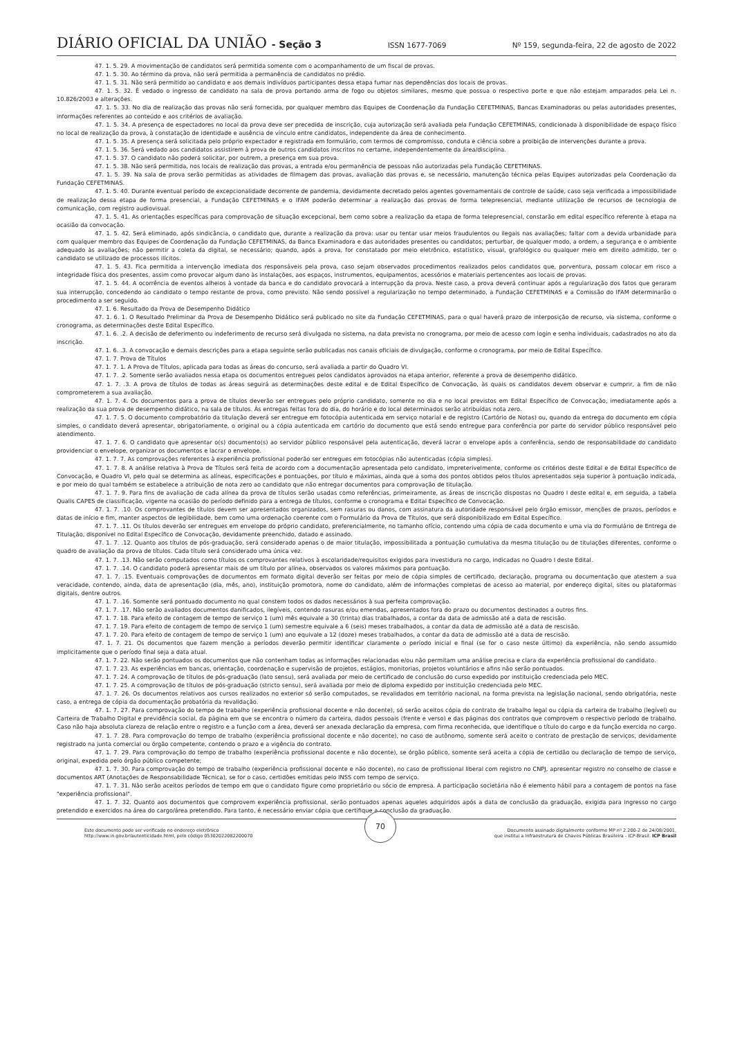DIÁRIO OFICIAL DA UNIÃO - Seção 3
ISSN 1677-7069 Nº 159, segunda-feira, 22 de agosto de 2022
47. 1. 5. 29. A movimentação de candidatos será permitida somente com o acompanhamento de um fiscal de provas.
47. 1. 5. 30. Ao término da prova, não será permitida a permanência de candidatos no prédio.
47. 1. 5. 31. Não será permitido ao candidato e aos demais indivíduos participantes dessa etapa fumar nas dependências dos locais de provas.
47. 1. 5. 32. É vedado o ingresso de candidato na sala de prova portando arma de fogo ou objetos similares, mesmo que possua o respectivo porte e que não estejam amparados pela Lei n. 10.826/2003 e alterações.
47. 1. 5. 33. No dia de realização das provas não será fornecida, por qualquer membro das Equipes de Coordenação da Fundação CEFETMINAS, Bancas Examinadoras ou pelas autoridades presentes, informações referentes ao conteúdo e aos critérios de avaliação.
47. 1. 5. 34. A presença de espectadores no local da prova deve ser precedida de inscrição, cuja autorização será avaliada pela Fundação CEFETMINAS, condicionada à disponibilidade de espaço físico no local de realização da prova, à constatação de identidade e ausência de vínculo entre candidatos, independente da área de conhecimento.
47. 1. 5. 35. A presença será solicitada pelo próprio expectador e registrada em formulário, com termos de compromisso, conduta e ciência sobre a proibição de intervenções durante a prova.
47. 1. 5. 36. Será vedado aos candidatos assistirem à prova de outros candidatos inscritos no certame, independentemente da área/disciplina.
47. 1. 5. 37. O candidato não poderá solicitar, por outrem, a presença em sua prova.
47. 1. 5. 38. Não será permitida, nos locais de realização das provas, a entrada e/ou permanência de pessoas não autorizadas pela Fundação CEFETMINAS.
47. 1. 5. 39. Na sala de prova serão permitidas as atividades de filmagem das provas, avaliação das provas e, se necessário, manutenção técnica pelas Equipes autorizadas pela Coordenação da Fundação CEFETMINAS.
47. 1. 5. 40. Durante eventual período de excepcionalidade decorrente de pandemia, devidamente decretado pelos agentes governamentais de controle de saúde, caso seja verificada a impossibilidade de realização dessa etapa de forma presencial, a Fundação CEFETMINAS e o IFAM poderão determinar a realização das provas de forma telepresencial, mediante utilização de recursos de tecnologia de comunicação, com registro audiovisual.
47. 1. 5. 41. As orientações específicas para comprovação de situação excepcional, bem como sobre a realização da etapa de forma telepresencial, constarão em edital específico referente à etapa na ocasião da convocação.
47. 1. 5. 42. Será eliminado, após sindicância, o candidato que, durante a realização da prova: usar ou tentar usar meios fraudulentos ou ilegais nas avaliações; faltar com a devida urbanidade para com qualquer membro das Equipes de Coordenação da Fundação CEFETMINAS, da Banca Examinadora e das autoridades presentes ou candidatos; perturbar, de qualquer modo, a ordem, a segurança e o ambiente adequado às avaliações; não permitir a coleta da digital, se necessário; quando, após a prova, for constatado por meio eletrônico, estatístico, visual, grafológico ou qualquer meio em direito admitido, ter o candidato se utilizado de processos ilícitos.
47. 1. 5. 43. Fica permitida a intervenção imediata dos responsáveis pela prova, caso sejam observados procedimentos realizados pelos candidatos que, porventura, possam colocar em risco a integridade física dos presentes, assim como provocar algum dano às instalações, aos espaços, instrumentos, equipamentos, acessórios e materiais pertencentes aos locais de provas.
47. 1. 5. 44. A ocorrência de eventos alheios à vontade da banca e do candidato provocará a interrupção da prova. Neste caso, a prova deverá continuar após a regularização dos fatos que geraram sua interrupção, concedendo ao candidato o tempo restante de prova, como previsto. Não sendo possível a regularização no tempo determinado, a Fundação CEFETMINAS e a Comissão do IFAM determinarão o procedimento a ser seguido.
47. 1. 6. Resultado da Prova de Desempenho Didático
47. 1. 6. 1. O Resultado Preliminar da Prova de Desempenho Didático será publicado no site da Fundação CEFETMINAS, para o qual haverá prazo de interposição de recurso, via sistema, conforme o cronograma, as determinações deste Edital Específico.
47. 1. 6. .2. A decisão de deferimento ou indeferimento de recurso será divulgada no sistema, na data prevista no cronograma, por meio de acesso com login e senha individuais, cadastrados no ato da inscrição.
47. 1. 6. .3. A convocação e demais descrições para a etapa seguinte serão publicadas nos canais oficiais de divulgação, conforme o cronograma, por meio de Edital Específico.
47. 1. 7. Prova de Títulos
47. 1. 7. 1. A Prova de Títulos, aplicada para todas as áreas do concurso, será avaliada a partir do Quadro VI.
47. 1. 7. .2. Somente serão avaliados nessa etapa os documentos entregues pelos candidatos aprovados na etapa anterior, referente a prova de desempenho didático.
47. 1. 7. .3. A prova de títulos de todas as áreas seguirá as determinações deste edital e de Edital Específico de Convocação, às quais os candidatos devem observar e cumprir, a fim de não comprometerem a sua avaliação.
47. 1. 7. 4. Os documentos para a prova de títulos deverão ser entregues pelo próprio candidato, somente no dia e no local previstos em Edital Específico de Convocação, imediatamente após a realização da sua prova de desempenho didático, na sala de títulos. Às entregas feitas fora do dia, do horário e do local determinados serão atribuídas nota zero.
47. 1. 7. 5. O documento comprobatório da titulação deverá ser entregue em fotocópia autenticada em serviço notarial e de registro (Cartório de Notas) ou, quando da entrega do documento em cópia simples, o candidato deverá apresentar, obrigatoriamente, o original ou a cópia autenticada em cartório do documento que está sendo entregue para conferência por parte do servidor público responsável pelo atendimento.
47. 1. 7. 6. O candidato que apresentar o(s) documento(s) ao servidor público responsável pela autenticação, deverá lacrar o envelope após a conferência, sendo de responsabilidade do candidato providenciar o envelope, organizar os documentos e lacrar o envelope.
47. 1. 7. 7. As comprovações referentes à experiência profissional poderão ser entregues em fotocópias não autenticadas (cópia simples).
47. 1. 7. 8. A análise relativa à Prova de Títulos será feita de acordo com a documentação apresentada pelo candidato, impreterivelmente, conforme os critérios deste Edital e de Edital Específico de Convocação, e Quadro VI, pelo qual se determina as alíneas, especificações e pontuações, por título e máximas, ainda que a soma dos pontos obtidos pelos títulos apresentados seja superior à pontuação indicada, e por meio do qual também se estabelece a atribuição de nota zero ao candidato que não entregar documentos para comprovação de titulação.
47. 1. 7. 9. Para fins de avaliação de cada alínea da prova de títulos serão usadas como referências, primeiramente, as áreas de inscrição dispostas no Quadro I deste edital e, em seguida, a tabela Qualis CAPES de classificação, vigente na ocasião do período definido para a entrega de títulos, conforme o cronograma e Edital Específico de Convocação.
47. 1. 7. .10. Os comprovantes de títulos devem ser apresentados organizados, sem rasuras ou danos, com assinatura da autoridade responsável pelo órgão emissor, menções de prazos, períodos e datas de início e fim, manter aspectos de legibilidade, bem como uma ordenação coerente com o Formulário da Prova de Títulos, que será disponibilizado em Edital Específico.
47. 1. 7. .11. Os títulos deverão ser entregues em envelope do próprio candidato, preferencialmente, no tamanho ofício, contendo uma cópia de cada documento e uma via do Formulário de Entrega de Titulação, disponível no Edital Específico de Convocação, devidamente preenchido, datado e assinado.
47. 1. 7. .12. Quanto aos títulos de pós-graduação, será considerado apenas o de maior titulação, impossibilitada a pontuação cumulativa da mesma titulação ou de titulações diferentes, conforme o quadro de avaliação da prova de títulos. Cada título será considerado uma única vez.
47. 1. 7. .13. Não serão computados como títulos os comprovantes relativos à escolaridade/requisitos exigidos para investidura no cargo, indicadas no Quadro I deste Edital.
47. 1. 7. .14. O candidato poderá apresentar mais de um título por alínea, observados os valores máximos para pontuação.
47. 1. 7. .15. Eventuais comprovações de documentos em formato digital deverão ser feitas por meio de cópia simples de certificado, declaração, programa ou documentação que atestem a sua veracidade, contendo, ainda, data de apresentação (dia, mês, ano), instituição promotora, nome do candidato, além de informações completas de acesso ao material, por endereço digital, sites ou plataformas digitais, dentre outros.
47. 1. 7. .16. Somente será pontuado documento no qual constem todos os dados necessários à sua perfeita comprovação.
47. 1. 7. .17. Não serão avaliados documentos danificados, ilegíveis, contendo rasuras e/ou emendas, apresentados fora do prazo ou documentos destinados a outros fins.
47. 1. 7. 18. Para efeito de contagem de tempo de serviço 1 (um) mês equivale a 30 (trinta) dias trabalhados, a contar da data de admissão até a data de rescisão.
47. 1. 7. 19. Para efeito de contagem de tempo de serviço 1 (um) semestre equivale a 6 (seis) meses trabalhados, a contar da data de admissão até a data de rescisão.
47. 1. 7. 20. Para efeito de contagem de tempo de serviço 1 (um) ano equivale a 12 (doze) meses trabalhados, a contar da data de admissão até a data de rescisão.
47. 1. 7. 21. Os documentos que fazem menção a períodos deverão permitir identificar claramente o período inicial e final (se for o caso neste último) da experiência, não sendo assumido implicitamente que o período final seja a data atual.
47. 1. 7. 22. Não serão pontuados os documentos que não contenham todas as informações relacionadas e/ou não permitam uma análise precisa e clara da experiência profissional do candidato.
47. 1. 7. 23. As experiências em bancas, orientação, coordenação e supervisão de projetos, estágios, monitorias, projetos voluntários e afins não serão pontuados.
47. 1. 7. 24. A comprovação de títulos de pós-graduação (lato sensu), será avaliada por meio de certificado de conclusão do curso expedido por instituição credenciada pelo MEC.
47. 1. 7. 25. A comprovação de títulos de pós-graduação (stricto sensu), será avaliada por meio de diploma expedido por instituição credenciada pelo MEC.
47. 1. 7. 26. Os documentos relativos aos cursos realizados no exterior só serão computados, se revalidados em território nacional, na forma prevista na legislação nacional, sendo obrigatória, neste caso, a entrega de cópia da documentação probatória da revalidação.
47. 1. 7. 27. Para comprovação do tempo de trabalho (experiência profissional docente e não docente), só serão aceitos cópia do contrato de trabalho legal ou cópia da carteira de trabalho (legível) ou Carteira de Trabalho Digital e previdência social, da página em que se encontra o número da carteira, dados pessoais (frente e verso) e das páginas dos contratos que comprovem o respectivo período de trabalho. Caso não haja absoluta clareza de relação entre o registro e a função com a área, deverá ser anexada declaração da empresa, com firma reconhecida, que identifique o título do cargo e da função exercida no cargo.
47. 1. 7. 28. Para comprovação do tempo de trabalho (experiência profissional docente e não docente), no caso de autônomo, somente será aceito o contrato de prestação de serviços, devidamente registrado na junta comercial ou órgão competente, contendo o prazo e a vigência do contrato.
47. 1. 7. 29. Para comprovação do tempo de trabalho (experiência profissional docente e não docente), se órgão público, somente será aceita a cópia de certidão ou declaração de tempo de serviço, original, expedida pelo órgão público competente;
47. 1. 7. 30. Para comprovação do tempo de trabalho (experiência profissional docente e não docente), no caso de profissional liberal com registro no CNPJ, apresentar registro no conselho de classe e documentos ART (Anotações de Responsabilidade Técnica), se for o caso, certidões emitidas pelo INSS com tempo de serviço.
47. 1. 7. 31. Não serão aceitos períodos de tempo em que o candidato figure como proprietário ou sócio de empresa. A participação societária não é elemento hábil para a contagem de pontos na fase "experiência profissional".
47. 1. 7. 32. Quanto aos documentos que comprovem experiência profissional, serão pontuados apenas aqueles adquiridos após a data de conclusão da graduação, exigida para ingresso no cargo pretendido e exercidos na área do cargo/área pretendido. Para tanto, é necessário enviar cópia que certifique a conclusão da graduação.
Este documento pode ser verificado no endereço eletrônico
http://www.in.gov.br/autenticidade.html, pelo código 05302022082200070
70
Documento assinado digitalmente conforme MP nº 2.200-2 de 24/08/2001,
que institui a Infraestrutura de Chaves Públicas Brasileira - ICP-Brasil. ICP Brasil